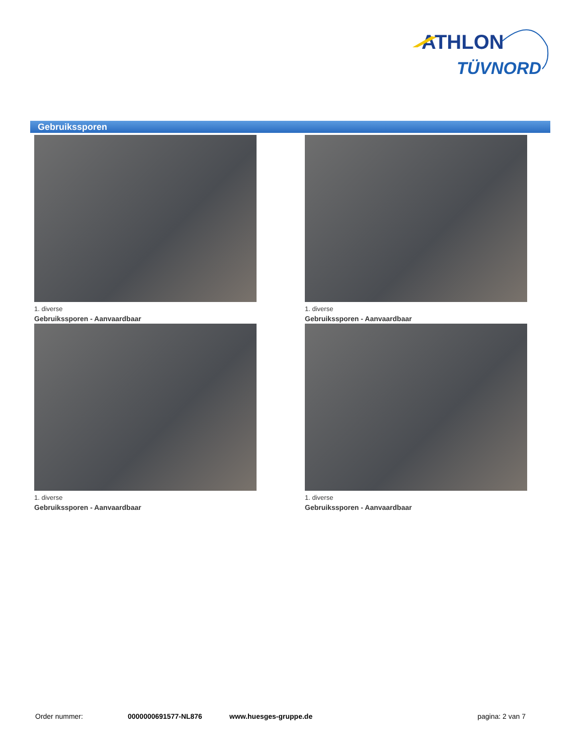ATHLON
TÜVNORD
Gebruikssporen
1. diverse
Gebruikssporen - Aanvaardbaar
1. diverse
Gebruikssporen - Aanvaardbaar
1. diverse
Gebruikssporen - Aanvaardbaar
1. diverse
Gebruikssporen - Aanvaardbaar
Order nummer: 0000000691577-NL876 www.huesges-gruppe.de pagina: 2 van 7